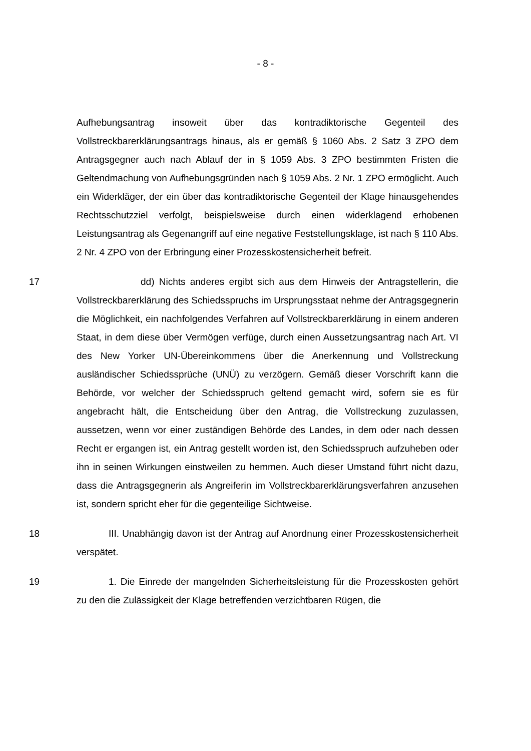- 8 -
Aufhebungsantrag insoweit über das kontradiktorische Gegenteil des Vollstreckbarerklärungsantrags hinaus, als er gemäß § 1060 Abs. 2 Satz 3 ZPO dem Antragsgegner auch nach Ablauf der in § 1059 Abs. 3 ZPO bestimmten Fristen die Geltendmachung von Aufhebungsgründen nach § 1059 Abs. 2 Nr. 1 ZPO ermöglicht. Auch ein Widerkläger, der ein über das kontradiktorische Gegenteil der Klage hinausgehendes Rechtsschutzziel verfolgt, beispielsweise durch einen widerklagend erhobenen Leistungsantrag als Gegenangriff auf eine negative Feststellungsklage, ist nach § 110 Abs. 2 Nr. 4 ZPO von der Erbringung einer Prozesskostensicherheit befreit.
17 dd) Nichts anderes ergibt sich aus dem Hinweis der Antragstellerin, die Vollstreckbarerklärung des Schiedsspruchs im Ursprungsstaat nehme der Antragsgegnerin die Möglichkeit, ein nachfolgendes Verfahren auf Vollstreckbarerklärung in einem anderen Staat, in dem diese über Vermögen verfüge, durch einen Aussetzungsantrag nach Art. VI des New Yorker UN-Übereinkommens über die Anerkennung und Vollstreckung ausländischer Schiedssprüche (UNÜ) zu verzögern. Gemäß dieser Vorschrift kann die Behörde, vor welcher der Schiedsspruch geltend gemacht wird, sofern sie es für angebracht hält, die Entscheidung über den Antrag, die Vollstreckung zuzulassen, aussetzen, wenn vor einer zuständigen Behörde des Landes, in dem oder nach dessen Recht er ergangen ist, ein Antrag gestellt worden ist, den Schiedsspruch aufzuheben oder ihn in seinen Wirkungen einstweilen zu hemmen. Auch dieser Umstand führt nicht dazu, dass die Antragsgegnerin als Angreiferin im Vollstreckbarerklärungsverfahren anzusehen ist, sondern spricht eher für die gegenteilige Sichtweise.
18 III. Unabhängig davon ist der Antrag auf Anordnung einer Prozesskostensicherheit verspätet.
19 1. Die Einrede der mangelnden Sicherheitsleistung für die Prozesskosten gehört zu den die Zulässigkeit der Klage betreffenden verzichtbaren Rügen, die